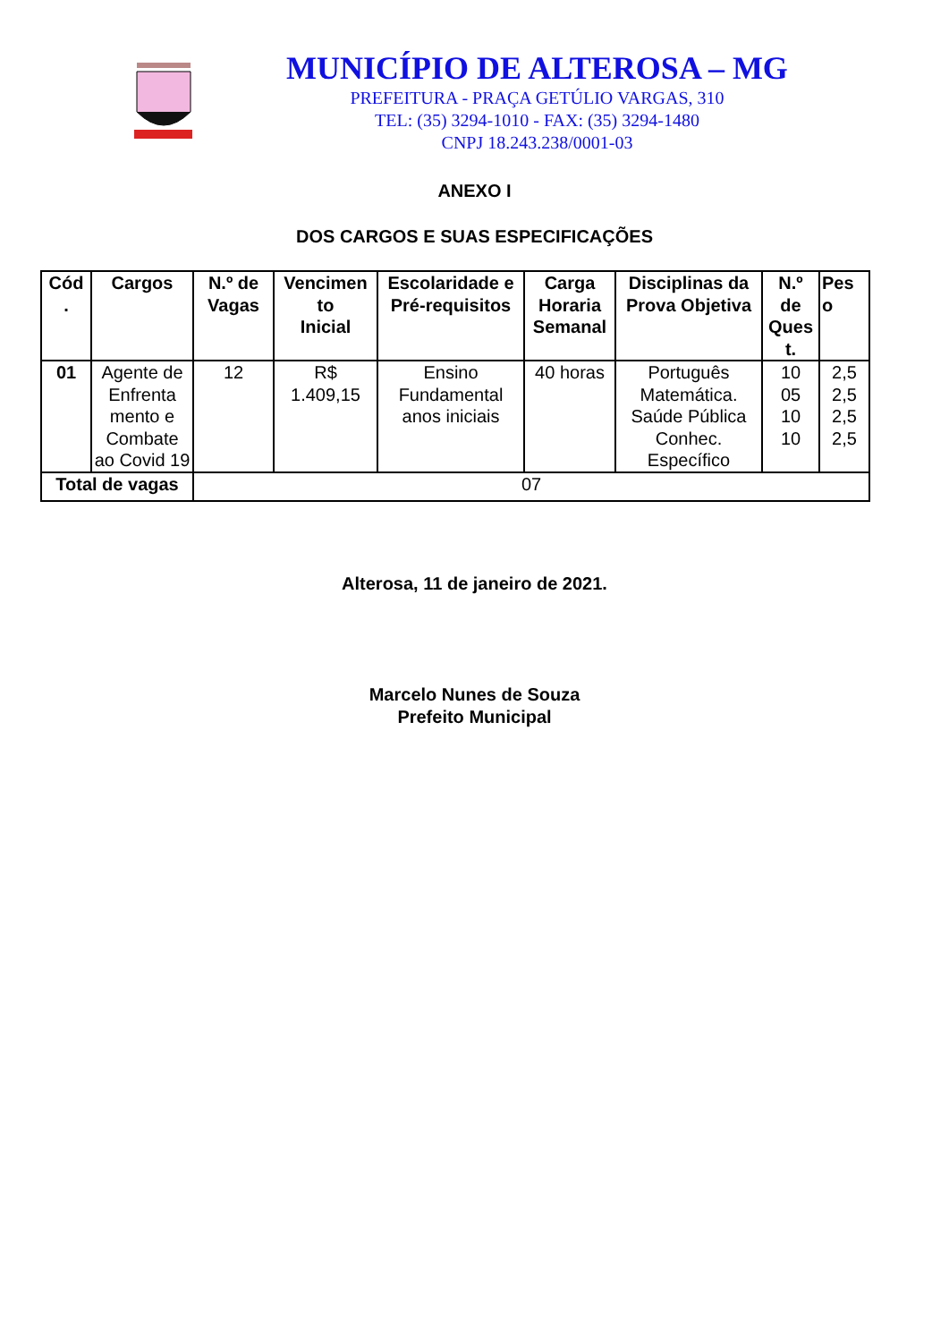MUNICÍPIO DE ALTEROSA – MG
PREFEITURA - PRAÇA GETÚLIO VARGAS, 310
TEL: (35) 3294-1010 - FAX: (35) 3294-1480
CNPJ 18.243.238/0001-03
ANEXO I
DOS CARGOS E SUAS ESPECIFICAÇÕES
| Cód . | Cargos | N.º de Vagas | Vencimen to Inicial | Escolaridade e Pré-requisitos | Carga Horaria Semanal | Disciplinas da Prova Objetiva | N.º de Ques t. | Pes o |
| --- | --- | --- | --- | --- | --- | --- | --- | --- |
| 01 | Agente de Enfrenta mento e Combate ao Covid 19 | 12 | R$ 1.409,15 | Ensino Fundamental anos iniciais | 40 horas | Português Matemática. Saúde Pública Conhec. Específico | 10 05 10 10 | 2,5 2,5 2,5 2,5 |
| Total de vagas | | 07 | | | | | | |
Alterosa, 11 de janeiro de 2021.
Marcelo Nunes de Souza
Prefeito Municipal